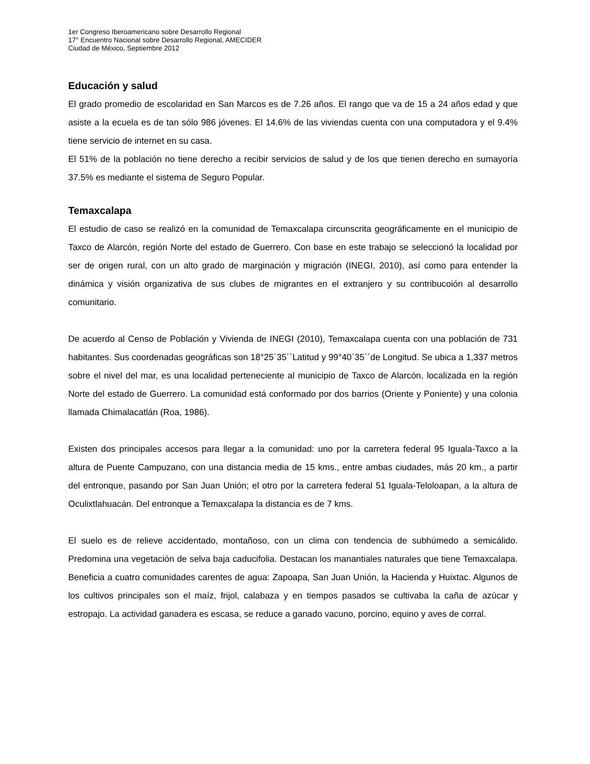1er Congreso Iberoamericano sobre Desarrollo Regional
17° Encuentro Nacional sobre Desarrollo Regional, AMECIDER
Ciudad de México, Septiembre 2012
Educación y salud
El grado promedio de escolaridad en San Marcos es de 7.26 años. El rango que va de 15 a 24 años edad y que asiste a la ecuela es de tan sólo 986 jóvenes. El 14.6% de las viviendas cuenta con una computadora y el 9.4% tiene servicio de internet en su casa.
El 51% de la población no tiene derecho a recibir servicios de salud y de los que tienen derecho en sumayoría 37.5% es mediante el sistema de Seguro Popular.
Temaxcalapa
El estudio de caso se realizó en la comunidad de Temaxcalapa circunscrita geográficamente en el municipio de Taxco de Alarcón, región Norte del estado de Guerrero. Con base en este trabajo se seleccionó la localidad por ser de origen rural, con un alto grado de marginación y migración (INEGI, 2010), así como para entender la dinámica y visión organizativa de sus clubes de migrantes en el extranjero y su contribucoión al desarrollo comunitario.
De acuerdo al Censo de Población y Vivienda de INEGI (2010), Temaxcalapa cuenta con una población de 731 habitantes. Sus coordenadas geográficas son 18°25´35´´Latitud y 99°40´35´´de Longitud. Se ubica a 1,337 metros sobre el nivel del mar, es una localidad perteneciente al municipio de Taxco de Alarcón, localizada en la región Norte del estado de Guerrero. La comunidad está conformado por dos barrios (Oriente y Poniente) y una colonia llamada Chimalacatlán (Roa, 1986).
Existen dos principales accesos para llegar a la comunidad: uno por la carretera federal 95 Iguala-Taxco a la altura de Puente Campuzano, con una distancia media de 15 kms., entre ambas ciudades, más 20 km., a partir del entronque, pasando por San Juan Unión; el otro por la carretera federal 51 Iguala-Teloloapan, a la altura de Oculixtlahuacán. Del entronque a Temaxcalapa la distancia es de 7 kms.
El suelo es de relieve accidentado, montañoso, con un clima con tendencia de subhúmedo a semicálido. Predomina una vegetación de selva baja caducifolia. Destacan los manantiales naturales que tiene Temaxcalapa. Beneficia a cuatro comunidades carentes de agua: Zapoapa, San Juan Unión, la Hacienda y Huixtac. Algunos de los cultivos principales son el maíz, frijol, calabaza y en tiempos pasados se cultivaba la caña de azúcar y estropajo. La actividad ganadera es escasa, se reduce a ganado vacuno, porcino, equino y aves de corral.